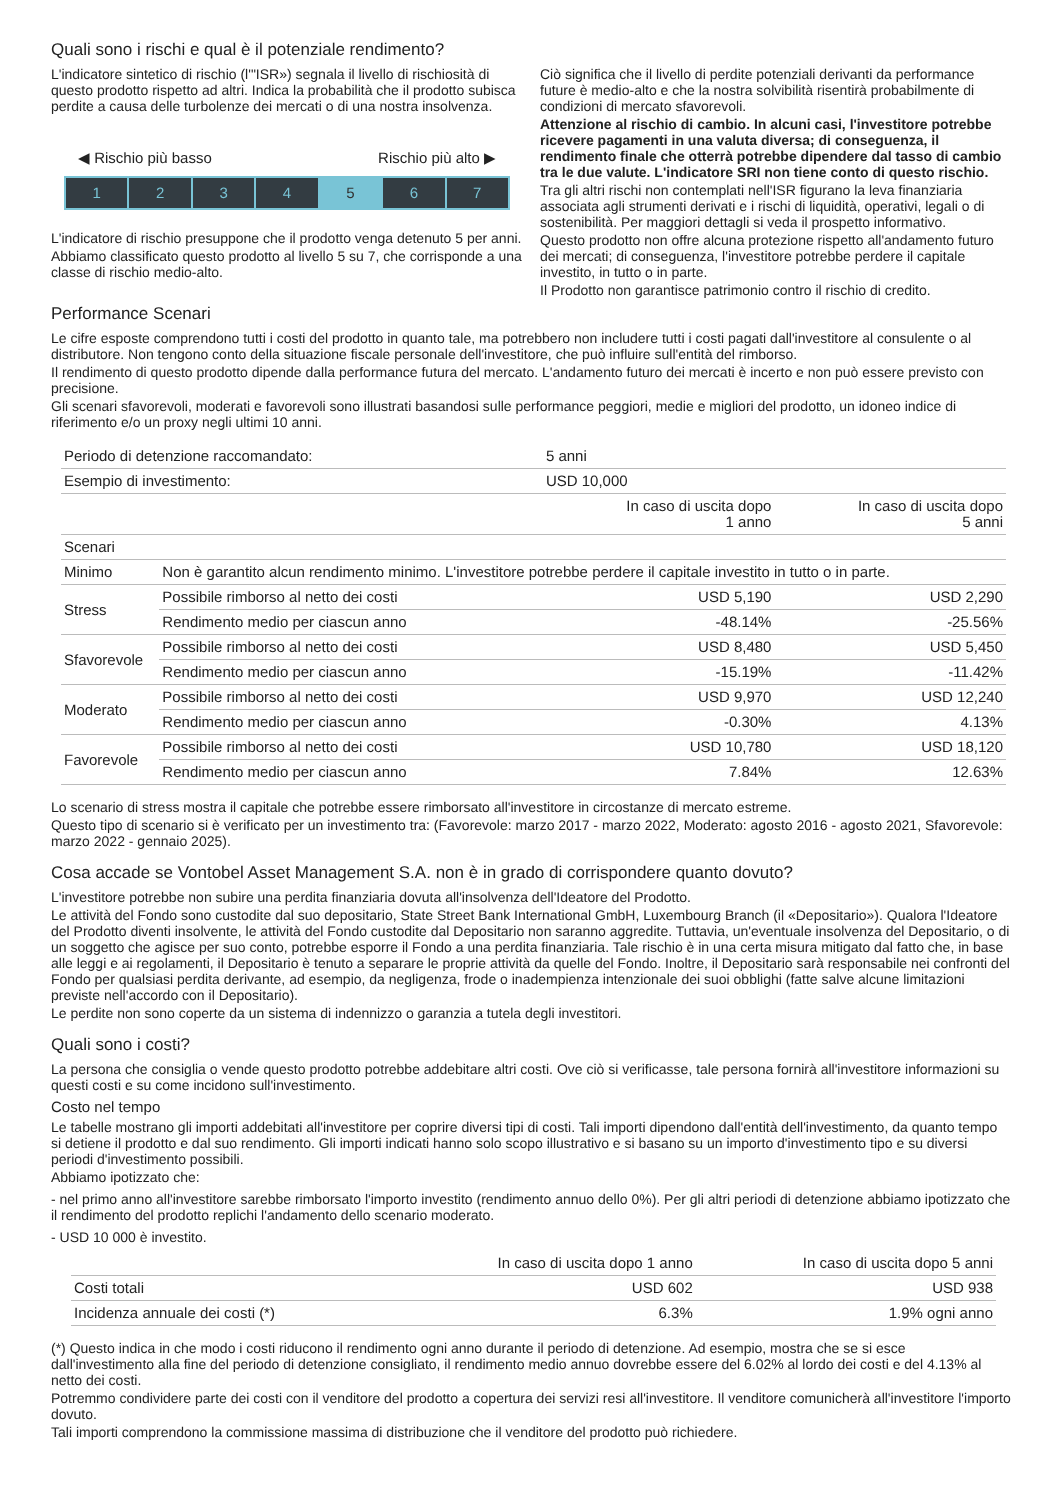Quali sono i rischi e qual è il potenziale rendimento?
L'indicatore sintetico di rischio (l'"ISR») segnala il livello di rischiosità di questo prodotto rispetto ad altri. Indica la probabilità che il prodotto subisca perdite a causa delle turbolenze dei mercati o di una nostra insolvenza.
◀ Rischio più basso Rischio più alto ▶
1 2 3 4 5 6 7
L'indicatore di rischio presuppone che il prodotto venga detenuto 5 per anni.
Abbiamo classificato questo prodotto al livello 5 su 7, che corrisponde a una classe di rischio medio-alto.
Ciò significa che il livello di perdite potenziali derivanti da performance future è medio-alto e che la nostra solvibilità risentirà probabilmente di condizioni di mercato sfavorevoli.
Attenzione al rischio di cambio. In alcuni casi, l'investitore potrebbe ricevere pagamenti in una valuta diversa; di conseguenza, il rendimento finale che otterrà potrebbe dipendere dal tasso di cambio tra le due valute. L'indicatore SRI non tiene conto di questo rischio.
Tra gli altri rischi non contemplati nell'ISR figurano la leva finanziaria associata agli strumenti derivati e i rischi di liquidità, operativi, legali o di sostenibilità. Per maggiori dettagli si veda il prospetto informativo.
Questo prodotto non offre alcuna protezione rispetto all'andamento futuro dei mercati; di conseguenza, l'investitore potrebbe perdere il capitale investito, in tutto o in parte.
Il Prodotto non garantisce patrimonio contro il rischio di credito.
Performance Scenari
Le cifre esposte comprendono tutti i costi del prodotto in quanto tale, ma potrebbero non includere tutti i costi pagati dall'investitore al consulente o al distributore. Non tengono conto della situazione fiscale personale dell'investitore, che può influire sull'entità del rimborso.
Il rendimento di questo prodotto dipende dalla performance futura del mercato. L'andamento futuro dei mercati è incerto e non può essere previsto con precisione.
Gli scenari sfavorevoli, moderati e favorevoli sono illustrati basandosi sulle performance peggiori, medie e migliori del prodotto, un idoneo indice di riferimento e/o un proxy negli ultimi 10 anni.
| Periodo di detenzione raccomandato: | | 5 anni | |
| Esempio di investimento: | | USD 10,000 | |
| | | In caso di uscita dopo 1 anno | In caso di uscita dopo 5 anni |
| Scenari | | | |
| Minimo | Non è garantito alcun rendimento minimo. L'investitore potrebbe perdere il capitale investito in tutto o in parte. | | |
| Stress | Possibile rimborso al netto dei costi | USD 5,190 | USD 2,290 |
| | Rendimento medio per ciascun anno | -48.14% | -25.56% |
| Sfavorevole | Possibile rimborso al netto dei costi | USD 8,480 | USD 5,450 |
| | Rendimento medio per ciascun anno | -15.19% | -11.42% |
| Moderato | Possibile rimborso al netto dei costi | USD 9,970 | USD 12,240 |
| | Rendimento medio per ciascun anno | -0.30% | 4.13% |
| Favorevole | Possibile rimborso al netto dei costi | USD 10,780 | USD 18,120 |
| | Rendimento medio per ciascun anno | 7.84% | 12.63% |
Lo scenario di stress mostra il capitale che potrebbe essere rimborsato all'investitore in circostanze di mercato estreme.
Questo tipo di scenario si è verificato per un investimento tra: (Favorevole: marzo 2017 - marzo 2022, Moderato: agosto 2016 - agosto 2021, Sfavorevole: marzo 2022 - gennaio 2025).
Cosa accade se Vontobel Asset Management S.A. non è in grado di corrispondere quanto dovuto?
L'investitore potrebbe non subire una perdita finanziaria dovuta all'insolvenza dell'Ideatore del Prodotto.
Le attività del Fondo sono custodite dal suo depositario, State Street Bank International GmbH, Luxembourg Branch (il «Depositario»). Qualora l'Ideatore del Prodotto diventi insolvente, le attività del Fondo custodite dal Depositario non saranno aggredite. Tuttavia, un'eventuale insolvenza del Depositario, o di un soggetto che agisce per suo conto, potrebbe esporre il Fondo a una perdita finanziaria. Tale rischio è in una certa misura mitigato dal fatto che, in base alle leggi e ai regolamenti, il Depositario è tenuto a separare le proprie attività da quelle del Fondo. Inoltre, il Depositario sarà responsabile nei confronti del Fondo per qualsiasi perdita derivante, ad esempio, da negligenza, frode o inadempienza intenzionale dei suoi obblighi (fatte salve alcune limitazioni previste nell'accordo con il Depositario).
Le perdite non sono coperte da un sistema di indennizzo o garanzia a tutela degli investitori.
Quali sono i costi?
La persona che consiglia o vende questo prodotto potrebbe addebitare altri costi. Ove ciò si verificasse, tale persona fornirà all'investitore informazioni su questi costi e su come incidono sull'investimento.
Costo nel tempo
Le tabelle mostrano gli importi addebitati all'investitore per coprire diversi tipi di costi. Tali importi dipendono dall'entità dell'investimento, da quanto tempo si detiene il prodotto e dal suo rendimento. Gli importi indicati hanno solo scopo illustrativo e si basano su un importo d'investimento tipo e su diversi periodi d'investimento possibili.
Abbiamo ipotizzato che:
- nel primo anno all'investitore sarebbe rimborsato l'importo investito (rendimento annuo dello 0%). Per gli altri periodi di detenzione abbiamo ipotizzato che il rendimento del prodotto replichi l'andamento dello scenario moderato.
- USD 10 000 è investito.
| | In caso di uscita dopo 1 anno | In caso di uscita dopo 5 anni |
| Costi totali | USD 602 | USD 938 |
| Incidenza annuale dei costi (*) | 6.3% | 1.9% ogni anno |
(*) Questo indica in che modo i costi riducono il rendimento ogni anno durante il periodo di detenzione. Ad esempio, mostra che se si esce dall'investimento alla fine del periodo di detenzione consigliato, il rendimento medio annuo dovrebbe essere del 6.02% al lordo dei costi e del 4.13% al netto dei costi.
Potremmo condividere parte dei costi con il venditore del prodotto a copertura dei servizi resi all'investitore. Il venditore comunicherà all'investitore l'importo dovuto.
Tali importi comprendono la commissione massima di distribuzione che il venditore del prodotto può richiedere.